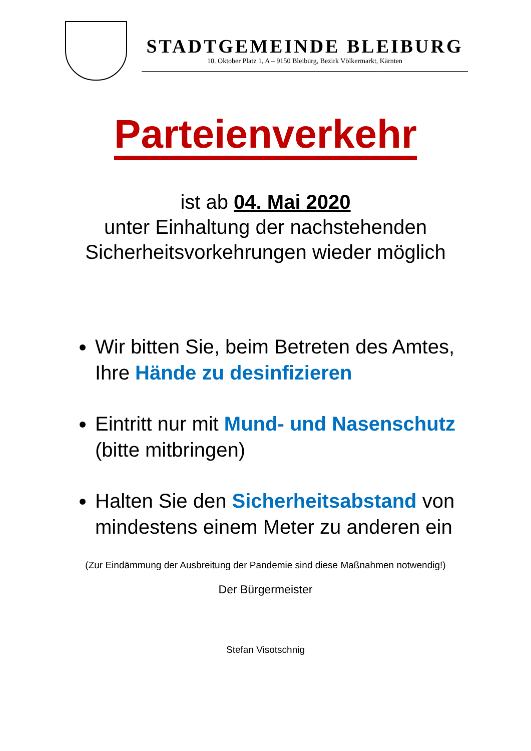STADTGEMEINDE BLEIBURG
10. Oktober Platz 1, A – 9150 Bleiburg, Bezirk Völkermarkt, Kärnten
Parteienverkehr
ist ab 04. Mai 2020
unter Einhaltung der nachstehenden
Sicherheitsvorkehrungen wieder möglich
Wir bitten Sie, beim Betreten des Amtes, Ihre Hände zu desinfizieren
Eintritt nur mit Mund- und Nasenschutz (bitte mitbringen)
Halten Sie den Sicherheitsabstand von mindestens einem Meter zu anderen ein
(Zur Eindämmung der Ausbreitung der Pandemie sind diese Maßnahmen notwendig!)
Der Bürgermeister
Stefan Visotschnig